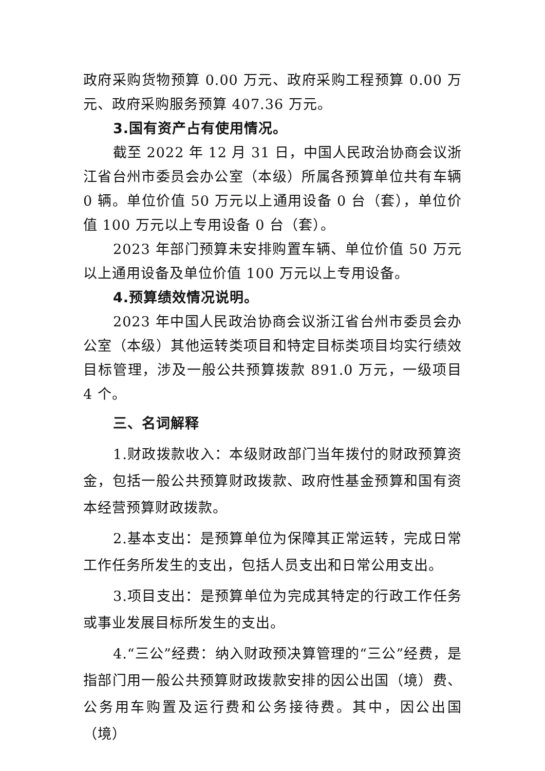政府采购货物预算 0.00 万元、政府采购工程预算 0.00 万元、政府采购服务预算 407.36 万元。
3.国有资产占有使用情况。
截至 2022 年 12 月 31 日，中国人民政治协商会议浙江省台州市委员会办公室（本级）所属各预算单位共有车辆 0 辆。单位价值 50 万元以上通用设备 0 台（套），单位价值 100 万元以上专用设备 0 台（套）。
2023 年部门预算未安排购置车辆、单位价值 50 万元以上通用设备及单位价值 100 万元以上专用设备。
4.预算绩效情况说明。
2023 年中国人民政治协商会议浙江省台州市委员会办公室（本级）其他运转类项目和特定目标类项目均实行绩效目标管理，涉及一般公共预算拨款 891.0 万元，一级项目 4 个。
三、名词解释
1.财政拨款收入：本级财政部门当年拨付的财政预算资金，包括一般公共预算财政拨款、政府性基金预算和国有资本经营预算财政拨款。
2.基本支出：是预算单位为保障其正常运转，完成日常工作任务所发生的支出，包括人员支出和日常公用支出。
3.项目支出：是预算单位为完成其特定的行政工作任务或事业发展目标所发生的支出。
4.“三公”经费：纳入财政预决算管理的“三公”经费，是指部门用一般公共预算财政拨款安排的因公出国（境）费、公务用车购置及运行费和公务接待费。其中，因公出国（境）